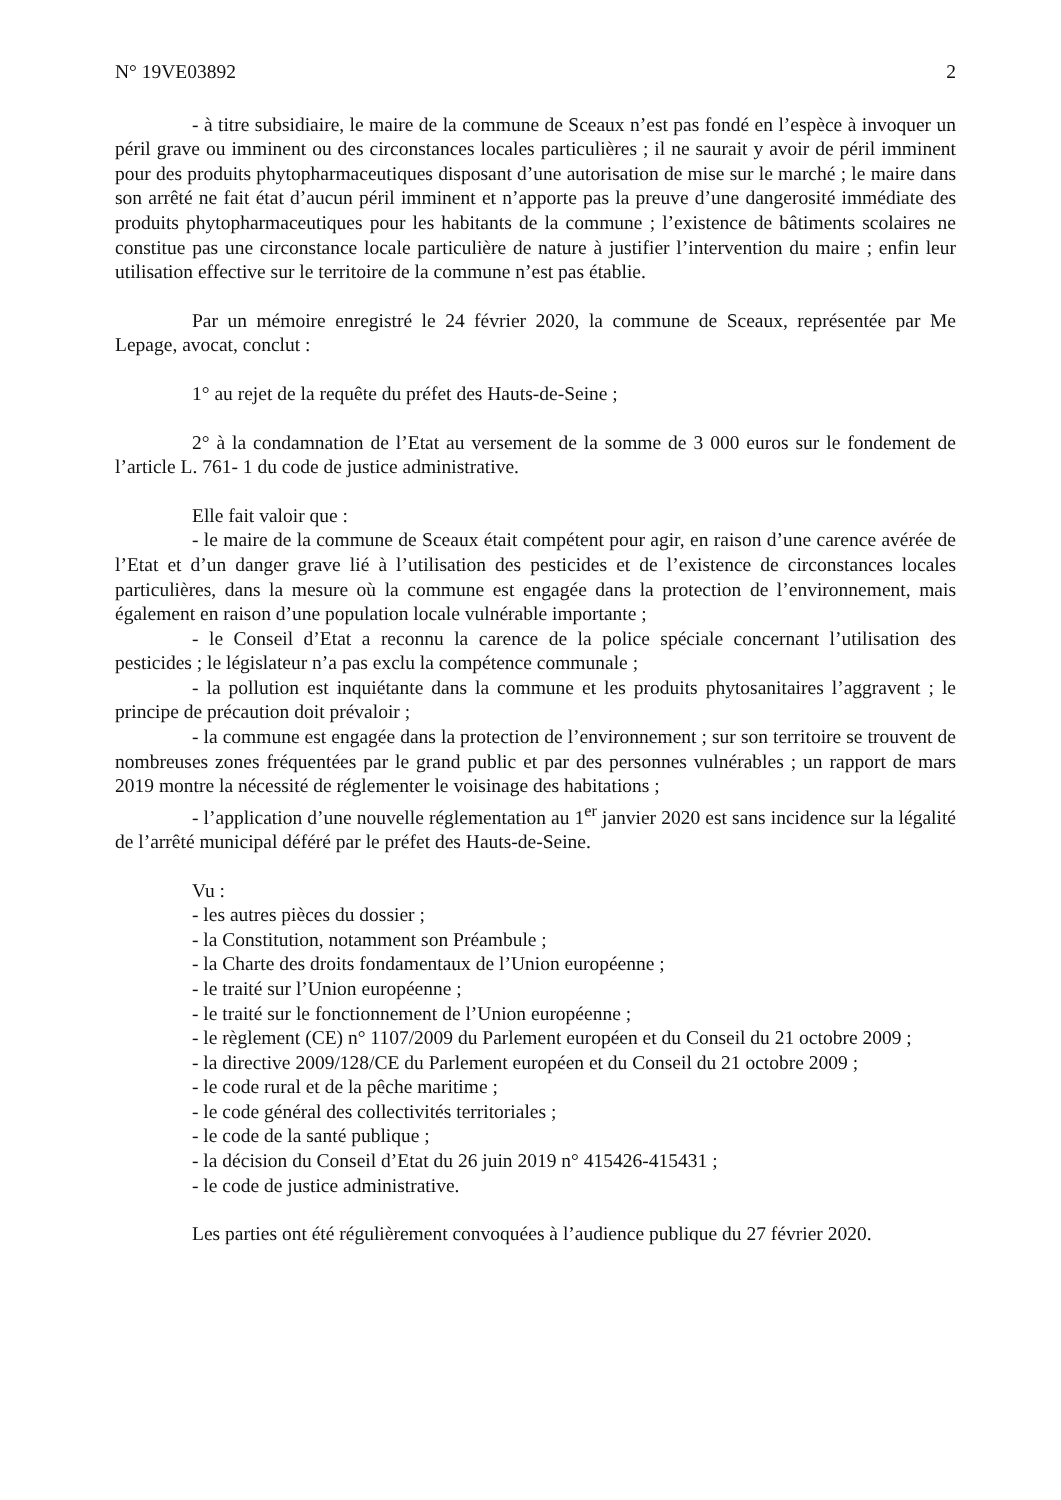N° 19VE03892 2
- à titre subsidiaire, le maire de la commune de Sceaux n’est pas fondé en l’espèce à invoquer un péril grave ou imminent ou des circonstances locales particulières ; il ne saurait y avoir de péril imminent pour des produits phytopharmaceutiques disposant d’une autorisation de mise sur le marché ; le maire dans son arrêté ne fait état d’aucun péril imminent et n’apporte pas la preuve d’une dangerosité immédiate des produits phytopharmaceutiques pour les habitants de la commune ; l’existence de bâtiments scolaires ne constitue pas une circonstance locale particulière de nature à justifier l’intervention du maire ; enfin leur utilisation effective sur le territoire de la commune n’est pas établie.
Par un mémoire enregistré le 24 février 2020, la commune de Sceaux, représentée par Me Lepage, avocat, conclut :
1° au rejet de la requête du préfet des Hauts-de-Seine ;
2° à la condamnation de l’Etat au versement de la somme de 3 000 euros sur le fondement de l’article L. 761- 1 du code de justice administrative.
Elle fait valoir que :
- le maire de la commune de Sceaux était compétent pour agir, en raison d’une carence avérée de l’Etat et d’un danger grave lié à l’utilisation des pesticides et de l’existence de circonstances locales particulières, dans la mesure où la commune est engagée dans la protection de l’environnement, mais également en raison d’une population locale vulnérable importante ;
- le Conseil d’Etat a reconnu la carence de la police spéciale concernant l’utilisation des pesticides ; le législateur n’a pas exclu la compétence communale ;
- la pollution est inquiétante dans la commune et les produits phytosanitaires l’aggravent ; le principe de précaution doit prévaloir ;
- la commune est engagée dans la protection de l’environnement ; sur son territoire se trouvent de nombreuses zones fréquentées par le grand public et par des personnes vulnérables ; un rapport de mars 2019 montre la nécessité de réglementer le voisinage des habitations ;
- l’application d’une nouvelle réglementation au 1<sup>er</sup> janvier 2020 est sans incidence sur la légalité de l’arrêté municipal déféré par le préfet des Hauts-de-Seine.
Vu :
- les autres pièces du dossier ;
- la Constitution, notamment son Préambule ;
- la Charte des droits fondamentaux de l’Union européenne ;
- le traité sur l’Union européenne ;
- le traité sur le fonctionnement de l’Union européenne ;
- le règlement (CE) n° 1107/2009 du Parlement européen et du Conseil du 21 octobre 2009 ;
- la directive 2009/128/CE du Parlement européen et du Conseil du 21 octobre 2009 ;
- le code rural et de la pêche maritime ;
- le code général des collectivités territoriales ;
- le code de la santé publique ;
- la décision du Conseil d’Etat du 26 juin 2019 n° 415426-415431 ;
- le code de justice administrative.
Les parties ont été régulièrement convoquées à l’audience publique du 27 février 2020.